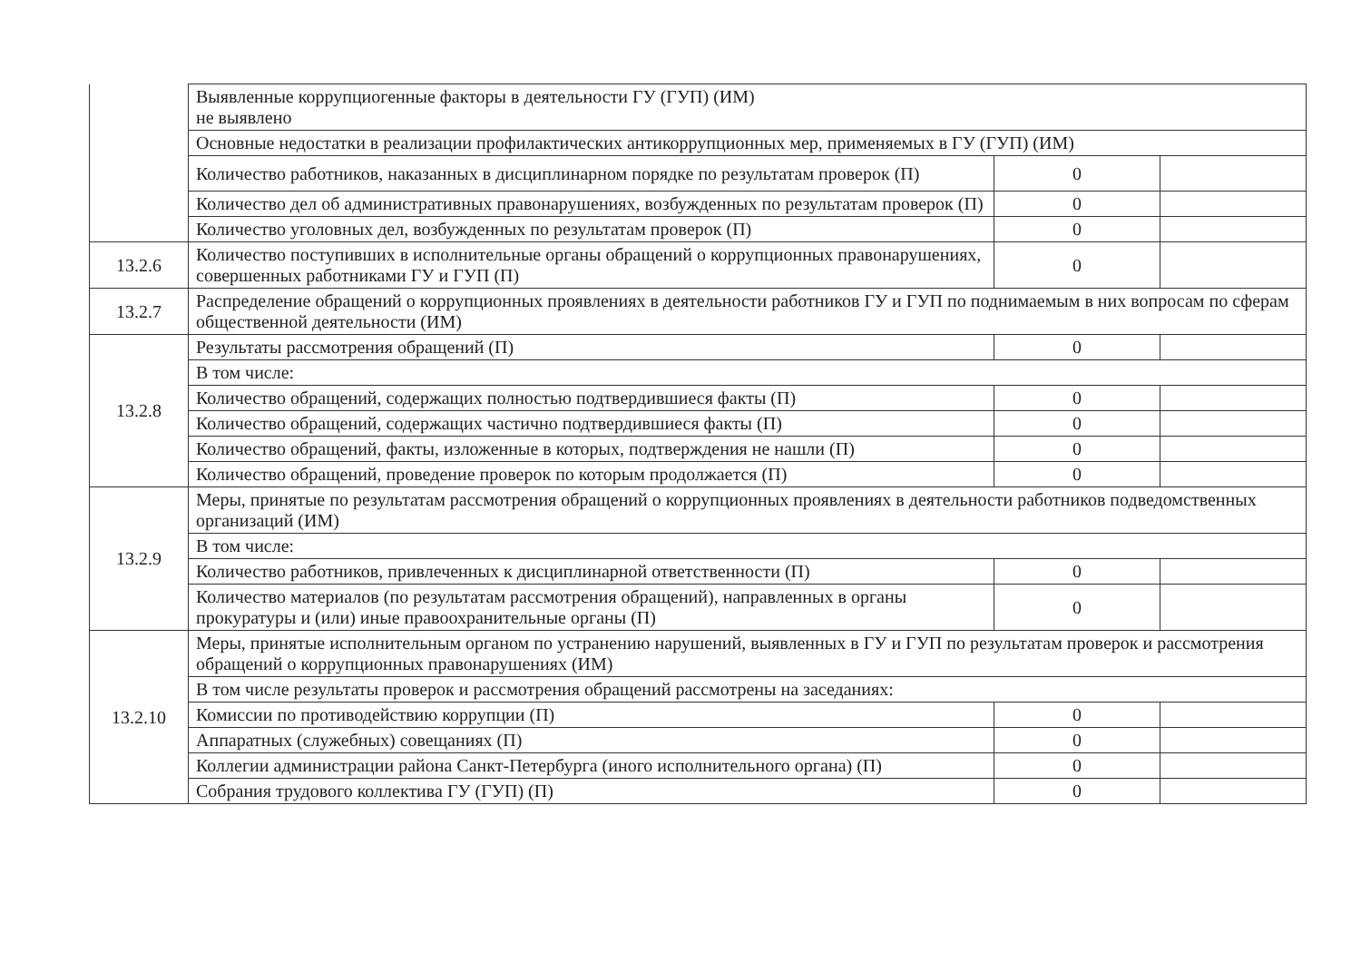| | Выявленные коррупциогенные факторы в деятельности ГУ (ГУП) (ИМ) не выявлено | | |
| | Основные недостатки в реализации профилактических антикоррупционных мер, применяемых в ГУ (ГУП) (ИМ) | | |
| | Количество работников, наказанных в дисциплинарном порядке по результатам проверок (П) | 0 | |
| | Количество дел об административных правонарушениях, возбужденных по результатам проверок (П) | 0 | |
| | Количество уголовных дел, возбужденных по результатам проверок (П) | 0 | |
| 13.2.6 | Количество поступивших в исполнительные органы обращений о коррупционных правонарушениях, совершенных работниками ГУ и ГУП (П) | 0 | |
| 13.2.7 | Распределение обращений о коррупционных проявлениях в деятельности работников ГУ и ГУП по поднимаемым в них вопросам по сферам общественной деятельности (ИМ) | | |
| 13.2.8 | Результаты рассмотрения обращений (П) | 0 | |
| | В том числе: | | |
| | Количество обращений, содержащих полностью подтвердившиеся факты (П) | 0 | |
| | Количество обращений, содержащих частично подтвердившиеся факты (П) | 0 | |
| | Количество обращений, факты, изложенные в которых, подтверждения не нашли (П) | 0 | |
| | Количество обращений, проведение проверок по которым продолжается (П) | 0 | |
| 13.2.9 | Меры, принятые по результатам рассмотрения обращений о коррупционных проявлениях в деятельности работников подведомственных организаций (ИМ) | | |
| | В том числе: | | |
| | Количество работников, привлеченных к дисциплинарной ответственности (П) | 0 | |
| | Количество материалов (по результатам рассмотрения обращений), направленных в органы прокуратуры и (или) иные правоохранительные органы (П) | 0 | |
| 13.2.10 | Меры, принятые исполнительным органом по устранению нарушений, выявленных в ГУ и ГУП по результатам проверок и рассмотрения обращений о коррупционных правонарушениях (ИМ) | | |
| | В том числе результаты проверок и рассмотрения обращений рассмотрены на заседаниях: | | |
| | Комиссии по противодействию коррупции (П) | 0 | |
| | Аппаратных (служебных) совещаниях (П) | 0 | |
| | Коллегии администрации района Санкт-Петербурга (иного исполнительного органа) (П) | 0 | |
| | Собрания трудового коллектива ГУ (ГУП) (П) | 0 | |